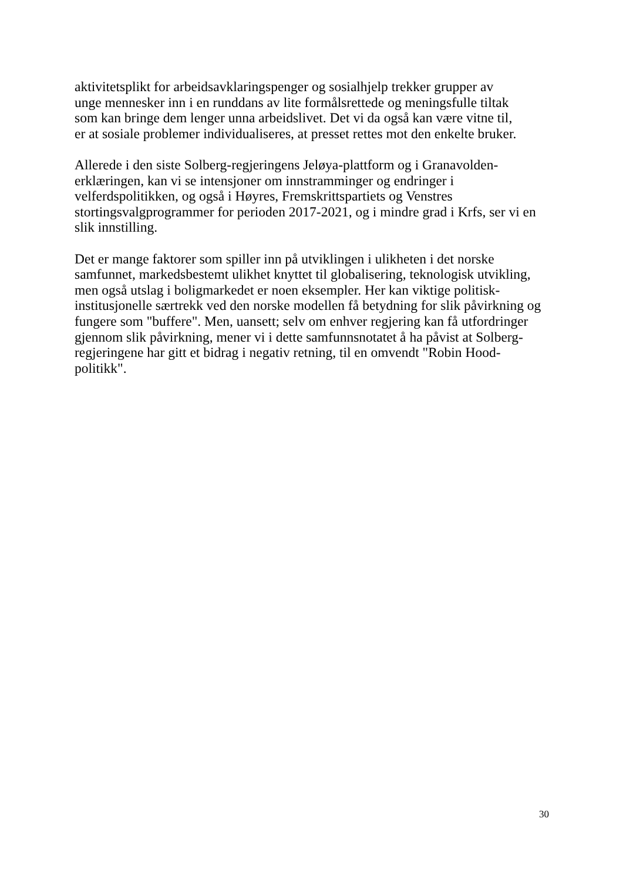aktivitetsplikt for arbeidsavklaringspenger og sosialhjelp trekker grupper av
unge mennesker inn i en runddans av lite formålsrettede og meningsfulle tiltak
som kan bringe dem lenger unna arbeidslivet. Det vi da også kan være vitne til,
er at sosiale problemer individualiseres, at presset rettes mot den enkelte bruker.
Allerede i den siste Solberg-regjeringens Jeløya-plattform og i Granavolden-
erklæringen, kan vi se intensjoner om innstramminger og endringer i
velferdspolitikken, og også i Høyres, Fremskrittspartiets og Venstres
stortingsvalgprogrammer for perioden 2017-2021, og i mindre grad i Krfs, ser vi en
slik innstilling.
Det er mange faktorer som spiller inn på utviklingen i ulikheten i det norske
samfunnet, markedsbestemt ulikhet knyttet til globalisering, teknologisk utvikling,
men også utslag i boligmarkedet er noen eksempler. Her kan viktige politisk-
institusjonelle særtrekk ved den norske modellen få betydning for slik påvirkning og
fungere som "buffere". Men, uansett; selv om enhver regjering kan få utfordringer
gjennom slik påvirkning, mener vi i dette samfunnsnotatet å ha påvist at Solberg-
regjeringene har gitt et bidrag i negativ retning, til en omvendt "Robin Hood-
politikk".
30